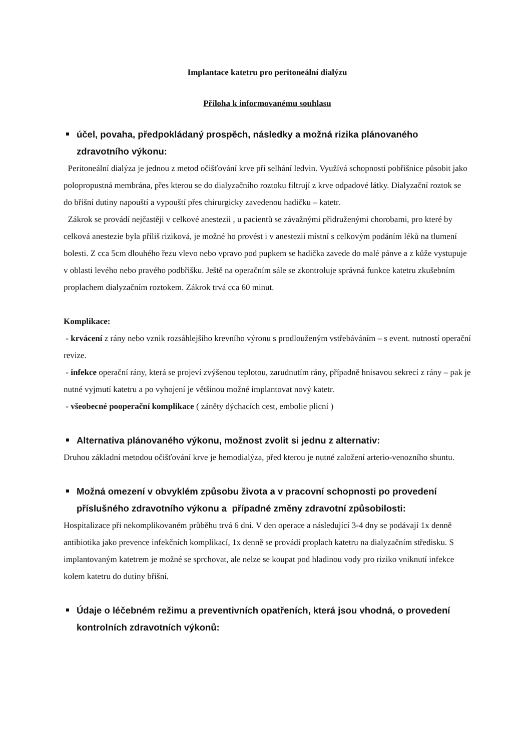Implantace katetru pro peritoneální dialýzu
Příloha k informovanému souhlasu
účel, povaha, předpokládaný prospěch, následky a možná rizika plánovaného zdravotního výkonu:
Peritoneální dialýza je jednou z metod očišťování krve při selhání ledvin. Využívá schopnosti pobřišnice působit jako polopropustná membrána, přes kterou se do dialyzačního roztoku filtrují z krve odpadové látky. Dialyzační roztok se do břišní dutiny napouští a vypouští přes chirurgicky zavedenou hadičku – katetr.
Zákrok se provádí nejčastěji v celkové anestezii , u pacientů se závažnými přidruženými chorobami, pro které by celková anestezie byla příliš riziková, je možné ho provést i v anestezii místní s celkovým podáním léků na tlumení bolesti. Z cca 5cm dlouhého řezu vlevo nebo vpravo pod pupkem se hadička zavede do malé pánve a z kůže vystupuje v oblasti levého nebo pravého podbřišku. Ještě na operačním sále se zkontroluje správná funkce katetru zkušebním proplachem dialyzačním roztokem. Zákrok trvá cca 60 minut.
Komplikace:
- krvácení z rány nebo vznik rozsáhlejšího krevního výronu s prodlouženým vstřebáváním – s event. nutností operační revize.
- infekce operační rány, která se projeví zvýšenou teplotou, zarudnutím rány, případně hnisavou sekrecí z rány – pak je nutné vyjmutí katetru a po vyhojení je většinou možné implantovat nový katetr.
- všeobecné pooperační komplikace ( záněty dýchacích cest, embolie plicní )
Alternativa plánovaného výkonu, možnost zvolit si jednu z alternativ:
Druhou základní metodou očišťování krve je hemodialýza, před kterou je nutné založení arterio-venozního shuntu.
Možná omezení v obvyklém způsobu života a v pracovní schopnosti po provedení příslušného zdravotního výkonu a případné změny zdravotní způsobilosti:
Hospitalizace při nekomplikovaném průběhu trvá 6 dní. V den operace a následující 3-4 dny se podávají 1x denně antibiotika jako prevence infekčních komplikací, 1x denně se provádí proplach katetru na dialyzačním středisku. S implantovaným katetrem je možné se sprchovat, ale nelze se koupat pod hladinou vody pro riziko vniknutí infekce kolem katetru do dutiny břišní.
Údaje o léčebném režimu a preventivních opatřeních, která jsou vhodná, o provedení kontrolních zdravotních výkonů: